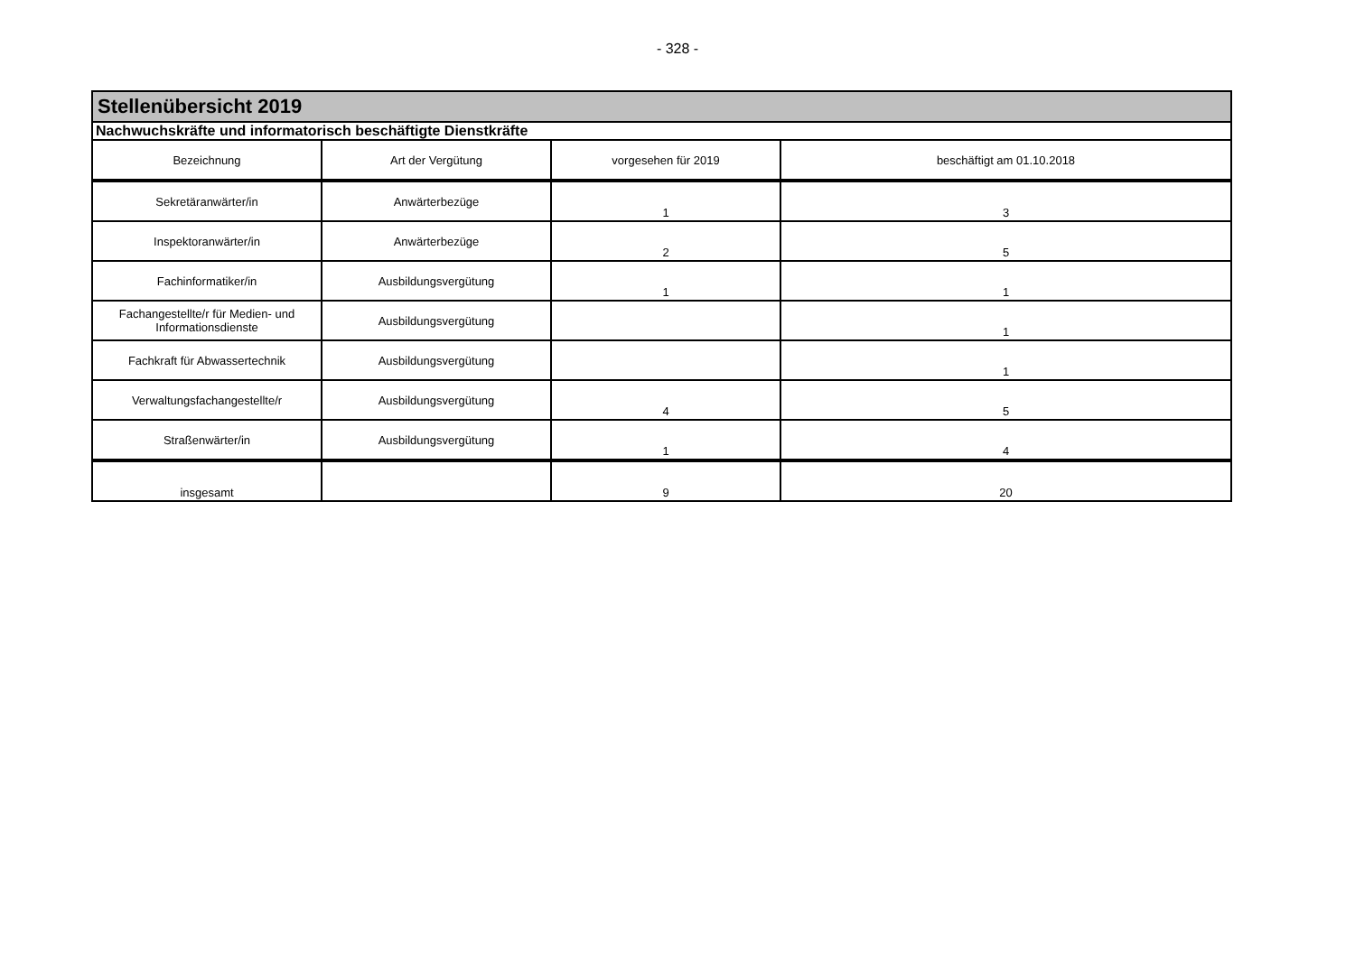- 328 -
| Stellenübersicht 2019 | | | |
| Nachwuchskräfte und informatorisch beschäftigte Dienstkräfte | | | |
| Bezeichnung | Art der Vergütung | vorgesehen für 2019 | beschäftigt am 01.10.2018 |
| Sekretäranwärter/in | Anwärterbezüge | 1 | 3 |
| Inspektoranwärter/in | Anwärterbezüge | 2 | 5 |
| Fachinformatiker/in | Ausbildungsvergütung | 1 | 1 |
| Fachangestellte/r für Medien- und Informationsdienste | Ausbildungsvergütung | | 1 |
| Fachkraft für Abwassertechnik | Ausbildungsvergütung | | 1 |
| Verwaltungsfachangestellte/r | Ausbildungsvergütung | 4 | 5 |
| Straßenwärter/in | Ausbildungsvergütung | 1 | 4 |
| insgesamt | | 9 | 20 |